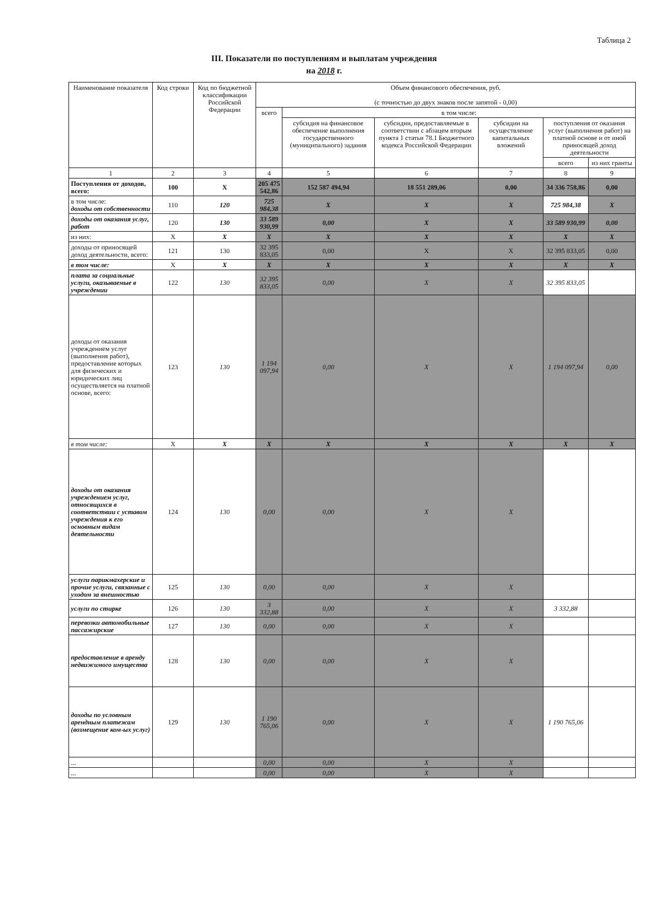Таблица 2
III. Показатели по поступлениям и выплатам учреждения
на 2018 г.
| Наименование показателя | Код строки | Код по бюджетной классификации Российской Федерации | Объем финансового обеспечения, руб. (с точностью до двух знаков после запятой - 0,00) | | | | | |
| --- | --- | --- | --- | --- | --- | --- | --- | --- |
| | | | всего | в том числе: | | | | |
| | | | | субсидия на финансовое обеспечение выполнения государственного (муниципального) задания | субсидии, предоставляемые в соответствии с абзацем вторым пункта 1 статьи 78.1 Бюджетного кодекса Российской Федерации | субсидии на осуществление капитальных вложений | поступления от оказания услуг (выполнения работ) на платной основе и от иной приносящей доход деятельности | |
| | | | | | | | всего | из них гранты |
| 1 | 2 | 3 | 4 | 5 | 6 | 7 | 8 | 9 |
| Поступления от доходов, всего: | 100 | X | 205 475 542,86 | 152 587 494,94 | 18 551 289,06 | 0,00 | 34 336 758,86 | 0,00 |
| в том числе: доходы от собственности | 110 | 120 | 725 984,38 | X | X | X | 725 984,38 | X |
| доходы от оказания услуг, работ | 120 | 130 | 33 589 930,99 | 0,00 | X | X | 33 589 930,99 | 0,00 |
| из них: | X | X | X | X | X | X | X | X |
| доходы от приносящей доход деятельности, всего: | 121 | 130 | 32 395 833,05 | 0,00 | X | X | 32 395 833,05 | 0,00 |
| в том числе: | X | X | X | X | X | X | X | X |
| плата за социальные услуги, оказываемые в учреждении | 122 | 130 | 32 395 833,05 | 0,00 | X | X | 32 395 833,05 | |
| доходы от оказания учреждением услуг (выполнения работ), предоставление которых для физических и юридических лиц осуществляется на платной основе, всего: | 123 | 130 | 1 194 097,94 | 0,00 | X | X | 1 194 097,94 | 0,00 |
| в том числе: | X | X | X | X | X | X | X | X |
| доходы от оказания учреждением услуг, относящихся в соответствии с уставом учреждения к его основным видам деятельности | 124 | 130 | 0,00 | 0,00 | X | X | | |
| услуги парикмахерские и прочие услуги, связанные с уходом за внешностью | 125 | 130 | 0,00 | 0,00 | X | X | | |
| услуги по стирке | 126 | 130 | 3 332,88 | 0,00 | X | X | 3 332,88 | |
| перевозки автомобильные пассажирские | 127 | 130 | 0,00 | 0,00 | X | X | | |
| предоставление в аренду недвижимого имущества | 128 | 130 | 0,00 | 0,00 | X | X | | |
| доходы по условным арендным платежам (возмещение ком-ых услуг) | 129 | 130 | 1 190 765,06 | 0,00 | X | X | 1 190 765,06 | |
| ... | | | 0,00 | 0,00 | X | X | | |
| ... | | | 0,00 | 0,00 | X | X | | |